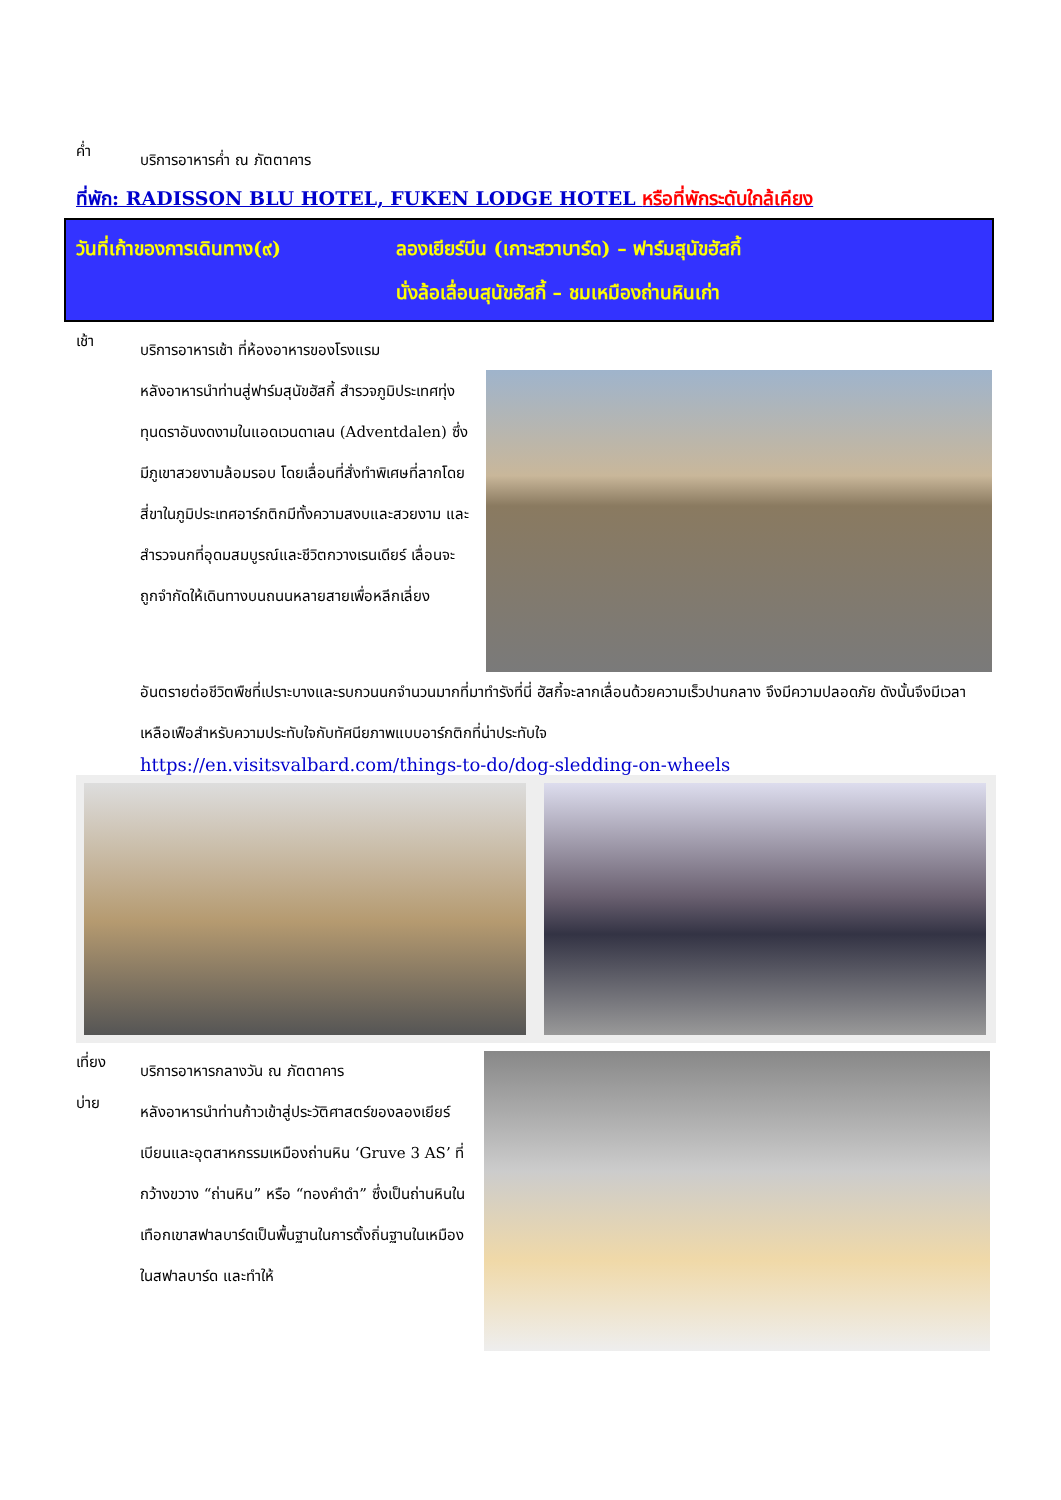ค่ำ
บริการอาหารค่ำ ณ ภัตตาคาร
ที่พัก: RADISSON BLU HOTEL, FUKEN LODGE HOTEL หรือที่พักระดับใกล้เคียง
วันที่เก้าของการเดินทาง(๙) ลองเยียร์บีน (เกาะสวาบาร์ด) – ฟาร์มสุนัขฮัสกี้
นั่งล้อเลื่อนสุนัขฮัสกี้ – ชมเหมืองถ่านหินเก่า
เช้า
บริการอาหารเช้า ที่ห้องอาหารของโรงแรม
หลังอาหารนำท่านสู่ฟาร์มสุนัขฮัสกี้ สำรวจภูมิประเทศทุ่งทุนดราอันงดงามในแอดเวนดาเลน (Adventdalen) ซึ่งมีภูเขาสวยงามล้อมรอบ โดยเลื่อนที่สั่งทำพิเศษที่ลากโดยสี่ขาในภูมิประเทศอาร์กติกมีทั้งความสงบและสวยงาม และสำรวจนกที่อุดมสมบูรณ์และชีวิตกวางเรนเดียร์ เลื่อนจะถูกจำกัดให้เดินทางบนถนนหลายสายเพื่อหลีกเลี่ยง
อันตรายต่อชีวิตพืชที่เปราะบางและรบกวนนกจำนวนมากที่มาทำรังที่นี่ ฮัสกี้จะลากเลื่อนด้วยความเร็วปานกลาง จึงมีความปลอดภัย ดังนั้นจึงมีเวลาเหลือเฟือสำหรับความประทับใจกับทัศนียภาพแบบอาร์กติกที่น่าประทับใจ
https://en.visitsvalbard.com/things-to-do/dog-sledding-on-wheels
เที่ยง
บ่าย
บริการอาหารกลางวัน ณ ภัตตาคาร
หลังอาหารนำท่านก้าวเข้าสู่ประวัติศาสตร์ของลองเยียร์เบียนและอุตสาหกรรมเหมืองถ่านหิน ‘Gruve 3 AS’ ที่กว้างขวาง “ถ่านหิน” หรือ “ทองคำดำ” ซึ่งเป็นถ่านหินในเทือกเขาสฟาลบาร์ดเป็นพื้นฐานในการตั้งถิ่นฐานในเหมืองในสฟาลบาร์ด และทำให้